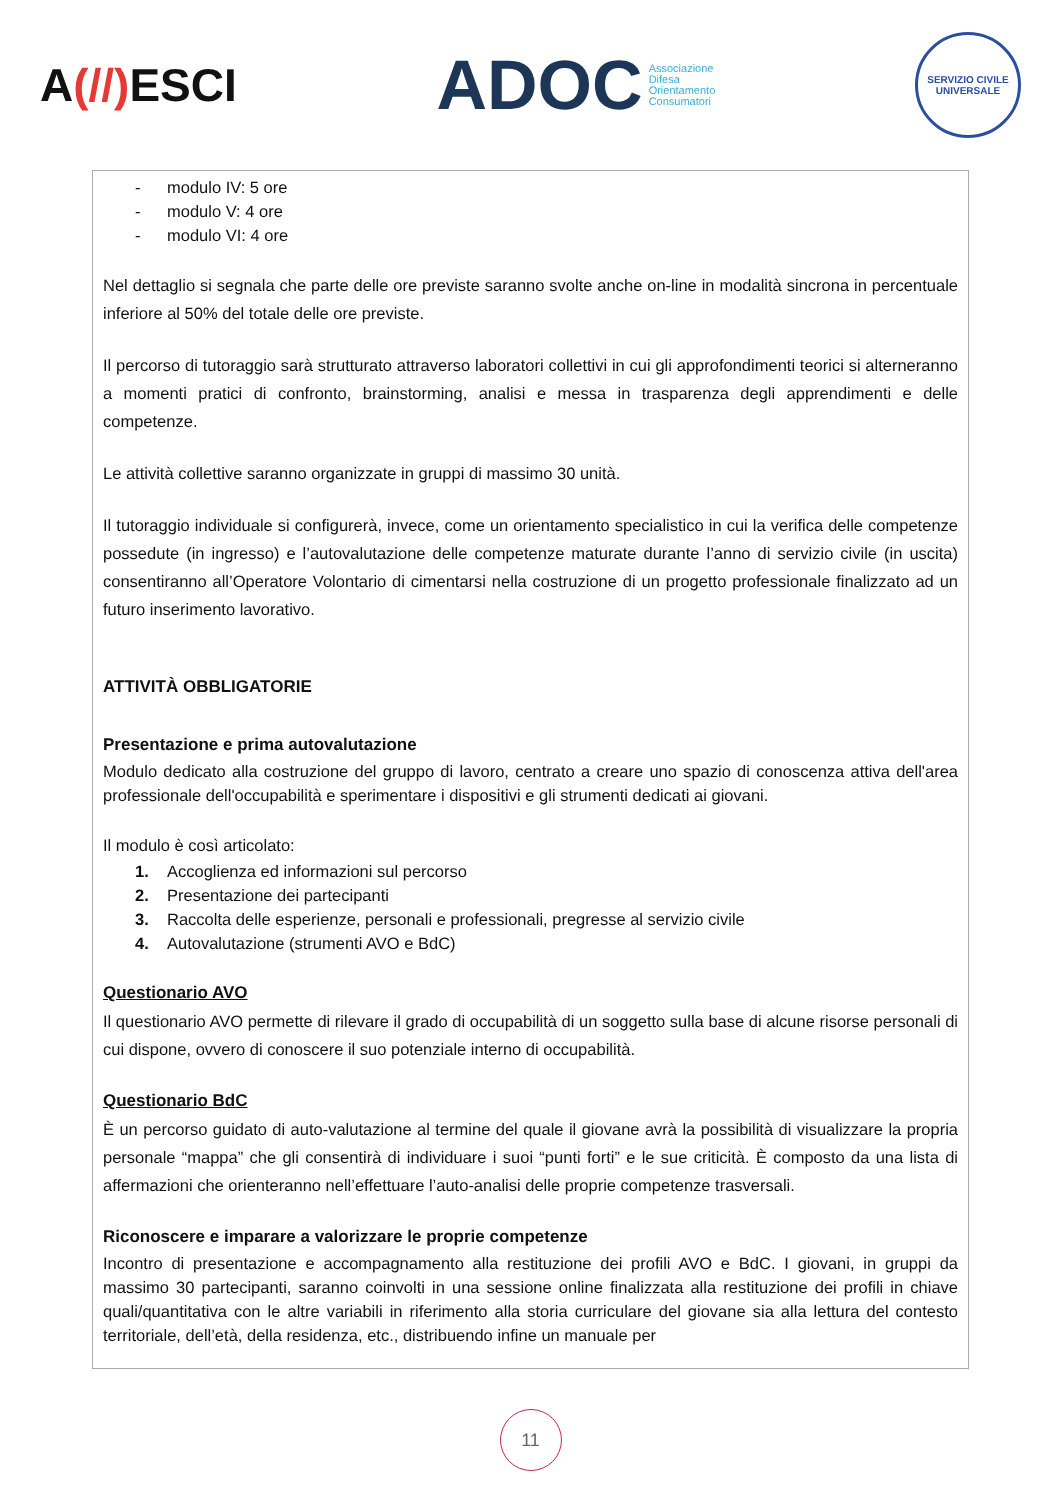A(//) ESCI
ADOC
Associazione
Difesa
Orientamento
Consumatori
SERVIZIO CIVILE UNIVERSALE
- modulo IV: 5 ore
- modulo V: 4 ore
- modulo VI: 4 ore
Nel dettaglio si segnala che parte delle ore previste saranno svolte anche on-line in modalità sincrona in percentuale inferiore al 50% del totale delle ore previste.
Il percorso di tutoraggio sarà strutturato attraverso laboratori collettivi in cui gli approfondimenti teorici si alterneranno a momenti pratici di confronto, brainstorming, analisi e messa in trasparenza degli apprendimenti e delle competenze.
Le attività collettive saranno organizzate in gruppi di massimo 30 unità.
Il tutoraggio individuale si configurerà, invece, come un orientamento specialistico in cui la verifica delle competenze possedute (in ingresso) e l’autovalutazione delle competenze maturate durante l’anno di servizio civile (in uscita) consentiranno all’Operatore Volontario di cimentarsi nella costruzione di un progetto professionale finalizzato ad un futuro inserimento lavorativo.
ATTIVITÀ OBBLIGATORIE
Presentazione e prima autovalutazione
Modulo dedicato alla costruzione del gruppo di lavoro, centrato a creare uno spazio di conoscenza attiva dell'area professionale dell'occupabilità e sperimentare i dispositivi e gli strumenti dedicati ai giovani.
Il modulo è così articolato:
1. Accoglienza ed informazioni sul percorso
2. Presentazione dei partecipanti
3. Raccolta delle esperienze, personali e professionali, pregresse al servizio civile
4. Autovalutazione (strumenti AVO e BdC)
Questionario AVO
Il questionario AVO permette di rilevare il grado di occupabilità di un soggetto sulla base di alcune risorse personali di cui dispone, ovvero di conoscere il suo potenziale interno di occupabilità.
Questionario BdC
È un percorso guidato di auto-valutazione al termine del quale il giovane avrà la possibilità di visualizzare la propria personale “mappa” che gli consentirà di individuare i suoi “punti forti” e le sue criticità. È composto da una lista di affermazioni che orienteranno nell’effettuare l’auto-analisi delle proprie competenze trasversali.
Riconoscere e imparare a valorizzare le proprie competenze
Incontro di presentazione e accompagnamento alla restituzione dei profili AVO e BdC. I giovani, in gruppi da massimo 30 partecipanti, saranno coinvolti in una sessione online finalizzata alla restituzione dei profili in chiave quali/quantitativa con le altre variabili in riferimento alla storia curriculare del giovane sia alla lettura del contesto territoriale, dell’età, della residenza, etc., distribuendo infine un manuale per
11